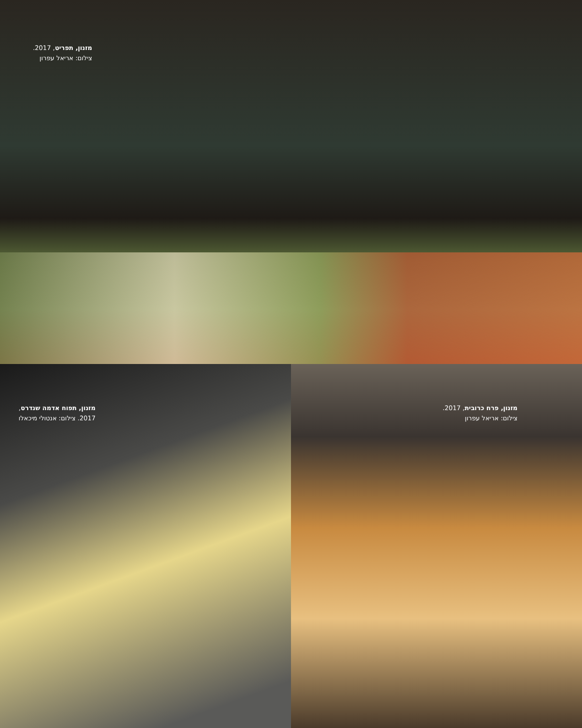מזנון, תפריט, 2017.
צילום: אריאל עפרון
מזנון, תפוח אדמה שנדרס, 2017. צילום: אנטולי מיכאלו מזנון, פרח כרובית, 2017.
צילום: אריאל עפרון